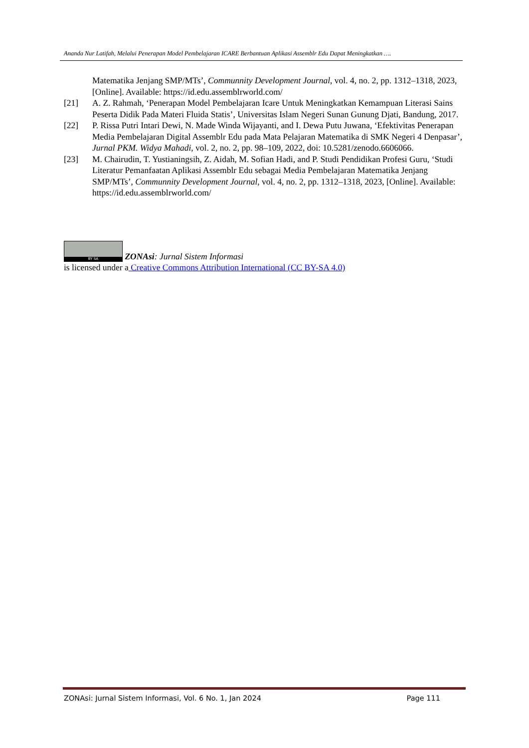Ananda Nur Latifah, Melalui Penerapan Model Pembelajaran ICARE Berbantuan Aplikasi Assemblr Edu Dapat Meningkatkan ….
Matematika Jenjang SMP/MTs’, Communnity Development Journal, vol. 4, no. 2, pp. 1312–1318, 2023, [Online]. Available: https://id.edu.assemblrworld.com/
[21] A. Z. Rahmah, ‘Penerapan Model Pembelajaran Icare Untuk Meningkatkan Kemampuan Literasi Sains Peserta Didik Pada Materi Fluida Statis’, Universitas Islam Negeri Sunan Gunung Djati, Bandung, 2017.
[22] P. Rissa Putri Intari Dewi, N. Made Winda Wijayanti, and I. Dewa Putu Juwana, ‘Efektivitas Penerapan Media Pembelajaran Digital Assemblr Edu pada Mata Pelajaran Matematika di SMK Negeri 4 Denpasar’, Jurnal PKM. Widya Mahadi, vol. 2, no. 2, pp. 98–109, 2022, doi: 10.5281/zenodo.6606066.
[23] M. Chairudin, T. Yustianingsih, Z. Aidah, M. Sofian Hadi, and P. Studi Pendidikan Profesi Guru, ‘Studi Literatur Pemanfaatan Aplikasi Assemblr Edu sebagai Media Pembelajaran Matematika Jenjang SMP/MTs’, Communnity Development Journal, vol. 4, no. 2, pp. 1312–1318, 2023, [Online]. Available: https://id.edu.assemblrworld.com/
BY SA ZONAsi: Jurnal Sistem Informasi
is licensed under a Creative Commons Attribution International (CC BY-SA 4.0)
ZONAsi: Jurnal Sistem Informasi, Vol. 6 No. 1, Jan 2024 Page 111